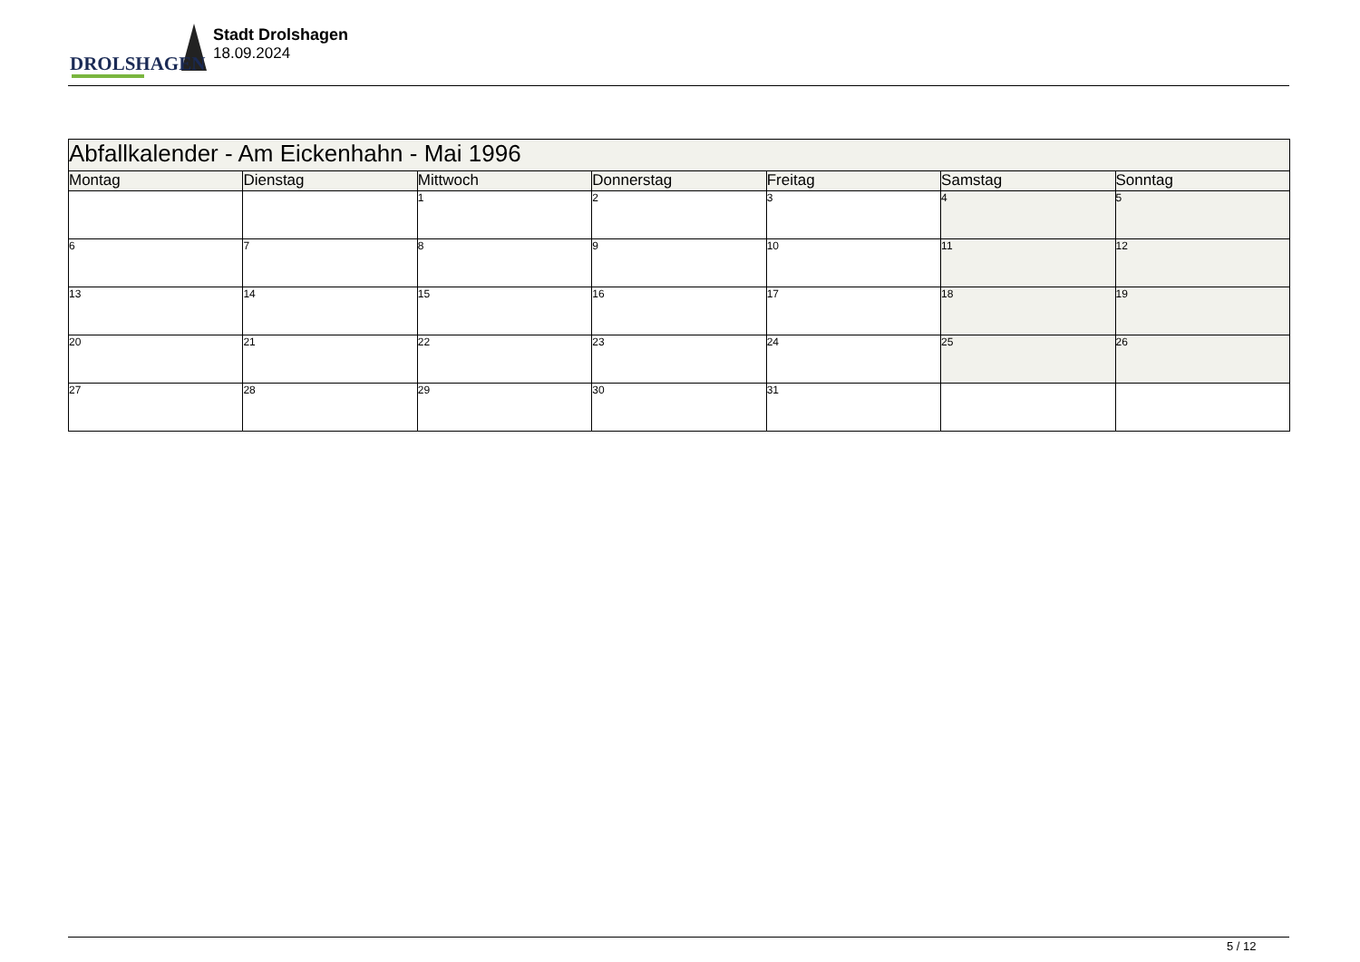DROLSHAGEN
Stadt Drolshagen
18.09.2024
| Abfallkalender - Am Eickenhahn - Mai 1996 | | | | | | |
| --- | --- | --- | --- | --- | --- | --- |
| Montag | Dienstag | Mittwoch | Donnerstag | Freitag | Samstag | Sonntag |
| | | 1 | 2 | 3 | 4 | 5 |
| 6 | 7 | 8 | 9 | 10 | 11 | 12 |
| 13 | 14 | 15 | 16 | 17 | 18 | 19 |
| 20 | 21 | 22 | 23 | 24 | 25 | 26 |
| 27 | 28 | 29 | 30 | 31 | | |
5 / 12